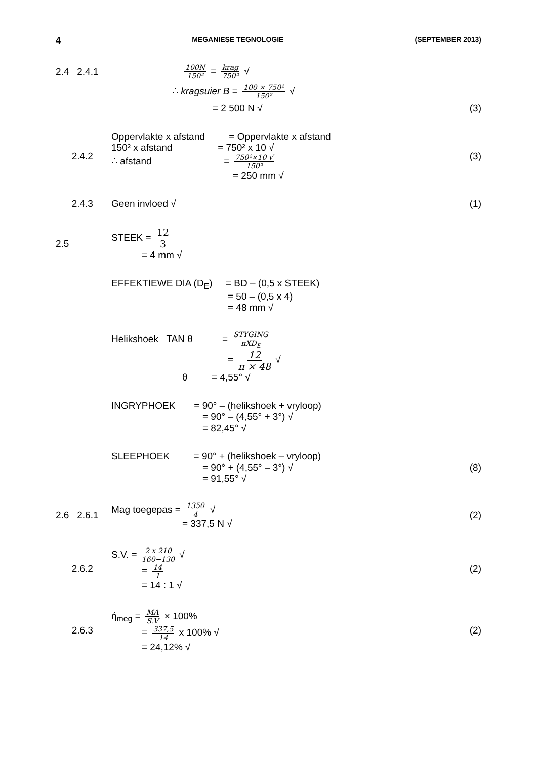4 MEGANIESE TEGNOLOGIE (SEPTEMBER 2013)
2.4 2.4.1
100N 150² = krag 750² √
∴ kragsuier B = 100 × 750² 150² √
= 2 500 N √ (3)
2.4.2
Oppervlakte x afstand = Oppervlakte x afstand
150² x afstand = 750² x 10 √
∴ afstand = 750²×10 √ 150²
= 250 mm √
(3)
2.4.3 Geen invloed √ (1)
2.5
STEEK = 12 3
= 4 mm √
EFFEKTIEWE DIA (D<sub>E</sub>) = BD – (0,5 x STEEK)
= 50 – (0,5 x 4)
= 48 mm √
Heliks­hoek TAN θ = STYGING πXD<sub>E</sub>
= 12 π × 48 √
θ = 4,55° √
INGRYPHOEK = 90° – (helikshoek + vryloop)
= 90° – (4,55° + 3°) √
= 82,45° √
SLEEPHOEK = 90° + (helikshoek – vryloop)
= 90° + (4,55° – 3°) √
= 91,55° √
(8)
2.6 2.6.1
Mag toegepas = 1350 4 √
= 337,5 N √
(2)
2.6.2
S.V. = 2 x 210 160−130 √
= 14 1
= 14 : 1 √
(2)
2.6.3
ή<sub>meg</sub> = MA S.V × 100%
= 337,5 14 x 100% √
= 24,12% √
(2)